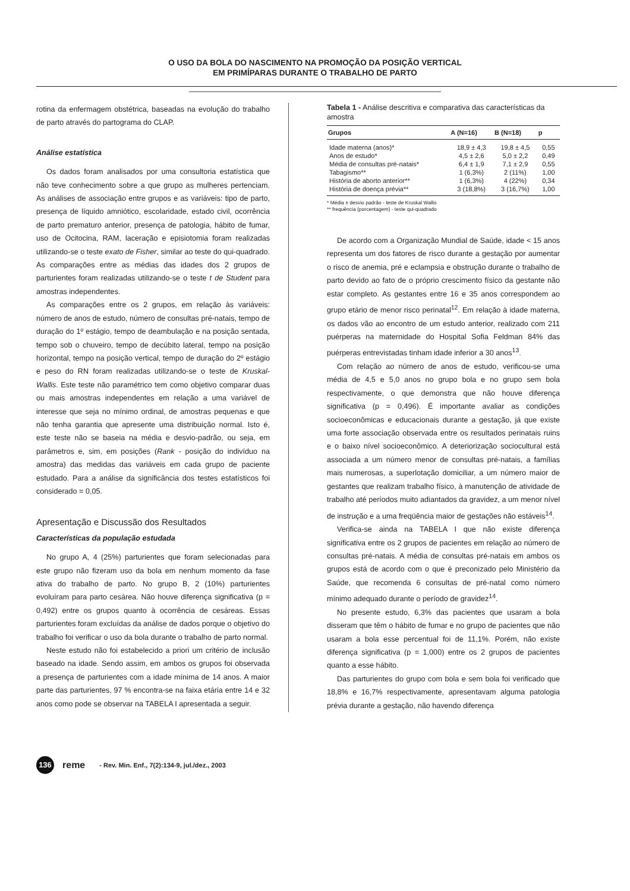O USO DA BOLA DO NASCIMENTO NA PROMOÇÃO DA POSIÇÃO VERTICAL
EM PRIMÍPARAS DURANTE O TRABALHO DE PARTO
rotina da enfermagem obstétrica, baseadas na evolução do trabalho de parto através do partograma do CLAP.
Análise estatística
Os dados foram analisados por uma consultoria estatística que não teve conhecimento sobre a que grupo as mulheres pertenciam. As análises de associação entre grupos e as variáveis: tipo de parto, presença de líquido amniótico, escolaridade, estado civil, ocorrência de parto prematuro anterior, presença de patologia, hábito de fumar, uso de Ocitocina, RAM, laceração e episiotomia foram realizadas utilizando-se o teste exato de Fisher, similar ao teste do qui-quadrado. As comparações entre as médias das idades dos 2 grupos de parturientes foram realizadas utilizando-se o teste t de Student para amostras independentes.
As comparações entre os 2 grupos, em relação às variáveis: número de anos de estudo, número de consultas pré-natais, tempo de duração do 1º estágio, tempo de deambulação e na posição sentada, tempo sob o chuveiro, tempo de decúbito lateral, tempo na posição horizontal, tempo na posição vertical, tempo de duração do 2º estágio e peso do RN foram realizadas utilizando-se o teste de Kruskal-Wallis. Este teste não paramétrico tem como objetivo comparar duas ou mais amostras independentes em relação a uma variável de interesse que seja no mínimo ordinal, de amostras pequenas e que não tenha garantia que apresente uma distribuição normal. Isto é, este teste não se baseia na média e desvio-padrão, ou seja, em parâmetros e, sim, em posições (Rank - posição do indivíduo na amostra) das medidas das variáveis em cada grupo de paciente estudado. Para a análise da significância dos testes estatísticos foi considerado = 0,05.
Apresentação e Discussão dos Resultados
Características da população estudada
No grupo A, 4 (25%) parturientes que foram selecionadas para este grupo não fizeram uso da bola em nenhum momento da fase ativa do trabalho de parto. No grupo B, 2 (10%) parturientes evoluíram para parto cesárea. Não houve diferença significativa (p = 0,492) entre os grupos quanto à ocorrência de cesáreas. Essas parturientes foram excluídas da análise de dados porque o objetivo do trabalho foi verificar o uso da bola durante o trabalho de parto normal.
Neste estudo não foi estabelecido a priori um critério de inclusão baseado na idade. Sendo assim, em ambos os grupos foi observada a presença de parturientes com a idade mínima de 14 anos. A maior parte das parturientes, 97 % encontra-se na faixa etária entre 14 e 32 anos como pode se observar na TABELA I apresentada a seguir.
Tabela 1 - Análise descritiva e comparativa das características da amostra
| Grupos | A (N=16) | B (N=18) | p |
| --- | --- | --- | --- |
| Idade materna (anos)* | 18,9 ± 4,3 | 19,8 ± 4,5 | 0,55 |
| Anos de estudo* | 4,5 ± 2,6 | 5,0 ± 2,2 | 0,49 |
| Média de consultas pré-natais* | 6,4 ± 1,9 | 7,1 ± 2,9 | 0,55 |
| Tabagismo** | 1 (6,3%) | 2 (11%) | 1,00 |
| História de aborto anterior** | 1 (6,3%) | 4 (22%) | 0,34 |
| História de doença prévia** | 3 (18,8%) | 3 (16,7%) | 1,00 |
* Média ± desvio padrão - teste de Kruskal Wallis
** frequência (porcentagem) - teste qui-quadrado
De acordo com a Organização Mundial de Saúde, idade < 15 anos representa um dos fatores de risco durante a gestação por aumentar o risco de anemia, pré e eclampsia e obstrução durante o trabalho de parto devido ao fato de o próprio crescimento físico da gestante não estar completo. As gestantes entre 16 e 35 anos correspondem ao grupo etário de menor risco perinatal<sup>12</sup>. Em relação à idade materna, os dados vão ao encontro de um estudo anterior, realizado com 211 puérperas na maternidade do Hospital Sofia Feldman 84% das puérperas entrevistadas tinham idade inferior a 30 anos<sup>13</sup>.
Com relação ao número de anos de estudo, verificou-se uma média de 4,5 e 5,0 anos no grupo bola e no grupo sem bola respectivamente, o que demonstra que não houve diferença significativa (p = 0,496). É importante avaliar as condições socioeconômicas e educacionais durante a gestação, já que existe uma forte associação observada entre os resultados perinatais ruins e o baixo nível socioeconômico. A deteriorização sociocultural está associada a um número menor de consultas pré-natais, a famílias mais numerosas, a superlotação domiciliar, a um número maior de gestantes que realizam trabalho físico, à manutenção de atividade de trabalho até períodos muito adiantados da gravidez, a um menor nível de instrução e a uma freqüência maior de gestações não estáveis<sup>14</sup>.
Verifica-se ainda na TABELA I que não existe diferença significativa entre os 2 grupos de pacientes em relação ao número de consultas pré-natais. A média de consultas pré-natais em ambos os grupos está de acordo com o que é preconizado pelo Ministério da Saúde, que recomenda 6 consultas de pré-natal como número mínimo adequado durante o período de gravidez<sup>14</sup>.
No presente estudo, 6,3% das pacientes que usaram a bola disseram que têm o hábito de fumar e no grupo de pacientes que não usaram a bola esse percentual foi de 11,1%. Porém, não existe diferença significativa (p = 1,000) entre os 2 grupos de pacientes quanto a esse hábito.
Das parturientes do grupo com bola e sem bola foi verificado que 18,8% e 16,7% respectivamente, apresentavam alguma patologia prévia durante a gestação, não havendo diferença
136
reme - Rev. Min. Enf., 7(2):134-9, jul./dez., 2003